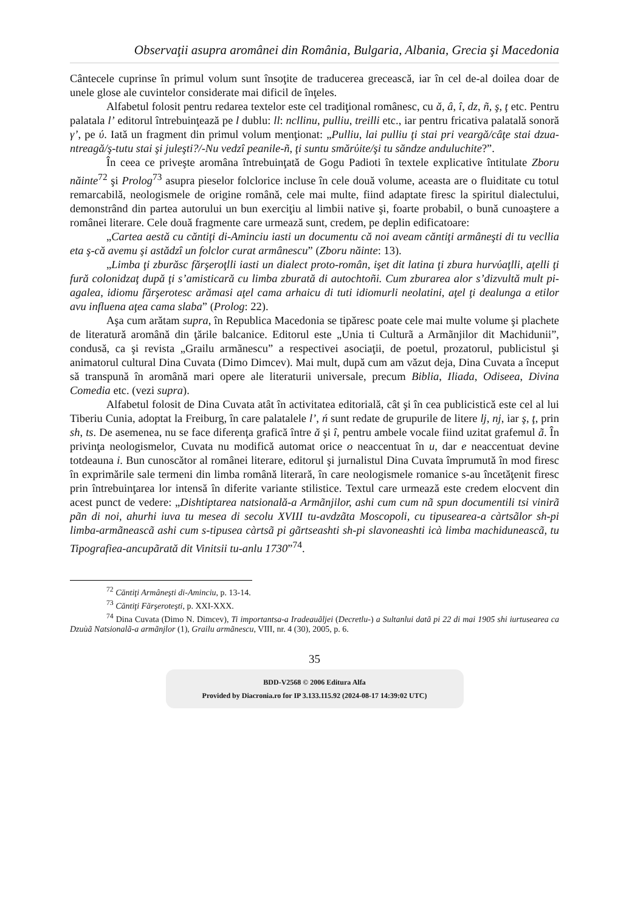Observaţii asupra aromânei din România, Bulgaria, Albania, Grecia şi Macedonia
Cântecele cuprinse în primul volum sunt însoţite de traducerea grecească, iar în cel de-al doilea doar de unele glose ale cuvintelor considerate mai dificil de înţeles.
Alfabetul folosit pentru redarea textelor este cel tradiţional românesc, cu ă, â, î, dz, ñ, ş, ţ etc. Pentru palatala l’ editorul întrebuinţează pe l dublu: ll: ncllinu, pulliu, treilli etc., iar pentru fricativa palatală sonoră γ’, pe ύ. Iată un fragment din primul volum menţionat: „Pulliu, lai pulliu ţi stai pri veargă/câţe stai dzua-ntreagă/ş-tutu stai şi juleşti?/-Nu vedzî peanile-ñ, ţi suntu smărύite/şi tu săndze anduluchite?”.
În ceea ce priveşte aromâna întrebuinţată de Gogu Padioti în textele explicative întitulate Zboru năinte<sup>72</sup> şi Prolog<sup>73</sup> asupra pieselor folclorice incluse în cele două volume, aceasta are o fluiditate cu totul remarcabilă, neologismele de origine română, cele mai multe, fiind adaptate firesc la spiritul dialectului, demonstrând din partea autorului un bun exerciţiu al limbii native şi, foarte probabil, o bună cunoaştere a românei literare. Cele două fragmente care urmează sunt, credem, pe deplin edificatoare:
„Cartea aestă cu căntiţi di-Aminciu iasti un documentu că noi aveam căntiţi armâneşti di tu vecllia eta ş-că avemu şi astădzî un folclor curat armânescu” (Zboru năinte: 13).
„Limba ţi zburăsc fărşeroţlli iasti un dialect proto-român, işet dit latina ţi zbura hurvύaţlli, aţelli ţi fură colonidzaţ după ţi s’amisticară cu limba zburată di autochtoñi. Cum zburarea alor s’dizvultă mult pi-agalea, idiomu fărşerotesc arămasi aţel cama arhaicu di tuti idiomurli neolatini, aţel ţi dealunga a etilor avu influena aţea cama slaba” (Prolog: 22).
Aşa cum arătam supra, în Republica Macedonia se tipăresc poate cele mai multe volume şi plachete de literatură aromână din ţările balcanice. Editorul este „Unia ti Culturã a Armãnjilor dit Machidunii”, condusă, ca şi revista „Grailu armãnescu” a respectivei asociaţii, de poetul, prozatorul, publicistul şi animatorul cultural Dina Cuvata (Dimo Dimcev). Mai mult, după cum am văzut deja, Dina Cuvata a început să transpună în aromână mari opere ale literaturii universale, precum Biblia, Iliada, Odiseea, Divina Comedia etc. (vezi supra).
Alfabetul folosit de Dina Cuvata atât în activitatea editorială, cât şi în cea publicistică este cel al lui Tiberiu Cunia, adoptat la Freiburg, în care palatalele l’, ń sunt redate de grupurile de litere lj, nj, iar ş, ţ, prin sh, ts. De asemenea, nu se face diferenţa grafică între ă şi î, pentru ambele vocale fiind uzitat grafemul ã. În privinţa neologismelor, Cuvata nu modifică automat orice o neaccentuat în u, dar e neaccentuat devine totdeauna i. Bun cunoscător al românei literare, editorul şi jurnalistul Dina Cuvata împrumută în mod firesc în exprimările sale termeni din limba română literară, în care neologismele romanice s-au încetăţenit firesc prin întrebuinţarea lor intensă în diferite variante stilistice. Textul care urmează este credem elocvent din acest punct de vedere: „Dishtiptarea natsională-a Armãnjilor, ashi cum cum nã spun documentili tsi vinirã pãn di noi, ahurhi iuva tu mesea di secolu XVIII tu-avdzãta Moscopoli, cu tipusearea-a càrtsãlor sh-pi limba-armãneascã ashi cum s-tipusea càrtsã pi gãrtseashti sh-pi slavoneashti icà limba machiduneascã, tu Tipografiea-ancupãrată dit Vinitsii tu-anlu 1730”<sup>74</sup>.
<sup>72</sup> Căntiţi Armâneşti di-Aminciu, p. 13-14.
<sup>73</sup> Căntiţi Fărşeroteşti, p. XXI-XXX.
<sup>74</sup> Dina Cuvata (Dimo N. Dimcev), Ti importantsa-a Iradeauãljei (Decretlu-) a Sultanlui datã pi 22 di mai 1905 shi iurtusearea ca Dzuùã Natsionalã-a armãnjlor (1), Grailu armãnescu, VIII, nr. 4 (30), 2005, p. 6.
35
BDD-V2568 © 2006 Editura Alfa
Provided by Diacronia.ro for IP 3.133.115.92 (2024-08-17 14:39:02 UTC)